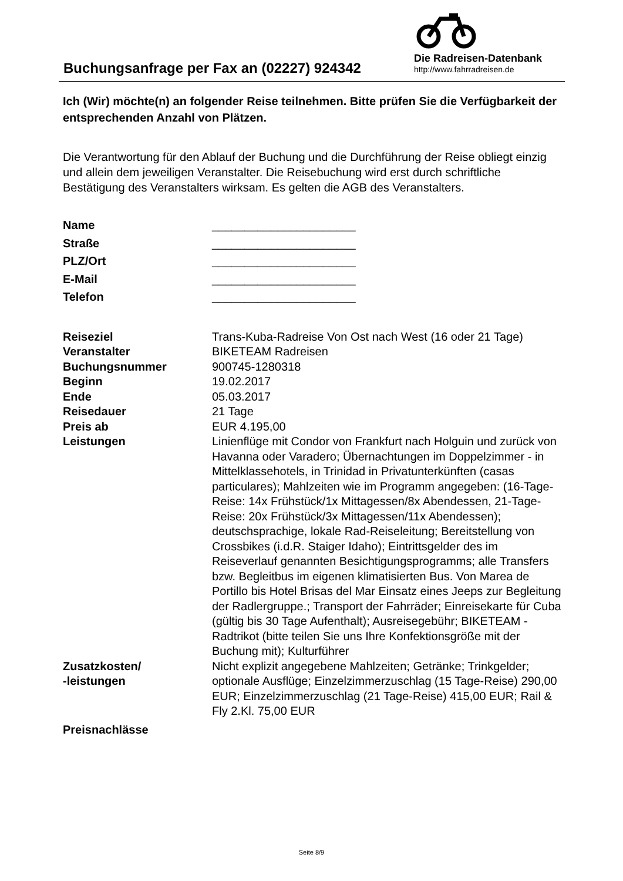Buchungsanfrage per Fax an (02227) 924342
Die Radreisen-Datenbank
http://www.fahrradreisen.de
Ich (Wir) möchte(n) an folgender Reise teilnehmen. Bitte prüfen Sie die Verfügbarkeit der entsprechenden Anzahl von Plätzen.
Die Verantwortung für den Ablauf der Buchung und die Durchführung der Reise obliegt einzig und allein dem jeweiligen Veranstalter. Die Reisebuchung wird erst durch schriftliche Bestätigung des Veranstalters wirksam. Es gelten die AGB des Veranstalters.
| Name | ______________________ |
| Straße | ______________________ |
| PLZ/Ort | ______________________ |
| E-Mail | ______________________ |
| Telefon | ______________________ |
| Reiseziel | Trans-Kuba-Radreise Von Ost nach West (16 oder 21 Tage) |
| Veranstalter | BIKETEAM Radreisen |
| Buchungsnummer | 900745-1280318 |
| Beginn | 19.02.2017 |
| Ende | 05.03.2017 |
| Reisedauer | 21 Tage |
| Preis ab | EUR 4.195,00 |
| Leistungen | Linienflüge mit Condor von Frankfurt nach Holguin und zurück von Havanna oder Varadero; Übernachtungen im Doppelzimmer - in Mittelklassehotels, in Trinidad in Privatunterkünften (casas particulares); Mahlzeiten wie im Programm angegeben: (16-Tage-Reise: 14x Frühstück/1x Mittagessen/8x Abendessen, 21-Tage-Reise: 20x Frühstück/3x Mittagessen/11x Abendessen); deutschsprachige, lokale Rad-Reiseleitung; Bereitstellung von Crossbikes (i.d.R. Staiger Idaho); Eintrittsgelder des im Reiseverlauf genannten Besichtigungsprogramms; alle Transfers bzw. Begleitbus im eigenen klimatisierten Bus. Von Marea de Portillo bis Hotel Brisas del Mar Einsatz eines Jeeps zur Begleitung der Radlergruppe.; Transport der Fahrräder; Einreisekarte für Cuba (gültig bis 30 Tage Aufenthalt); Ausreisegebühr; BIKETEAM - Radtrikot (bitte teilen Sie uns Ihre Konfektionsgröße mit der Buchung mit); Kulturführer |
| Zusatzkosten/ -leistungen | Nicht explizit angegebene Mahlzeiten; Getränke; Trinkgelder; optionale Ausflüge; Einzelzimmerzuschlag (15 Tage-Reise) 290,00 EUR; Einzelzimmerzuschlag (21 Tage-Reise) 415,00 EUR; Rail & Fly 2.Kl. 75,00 EUR |
| Preisnachlässe | |
Seite 8/9